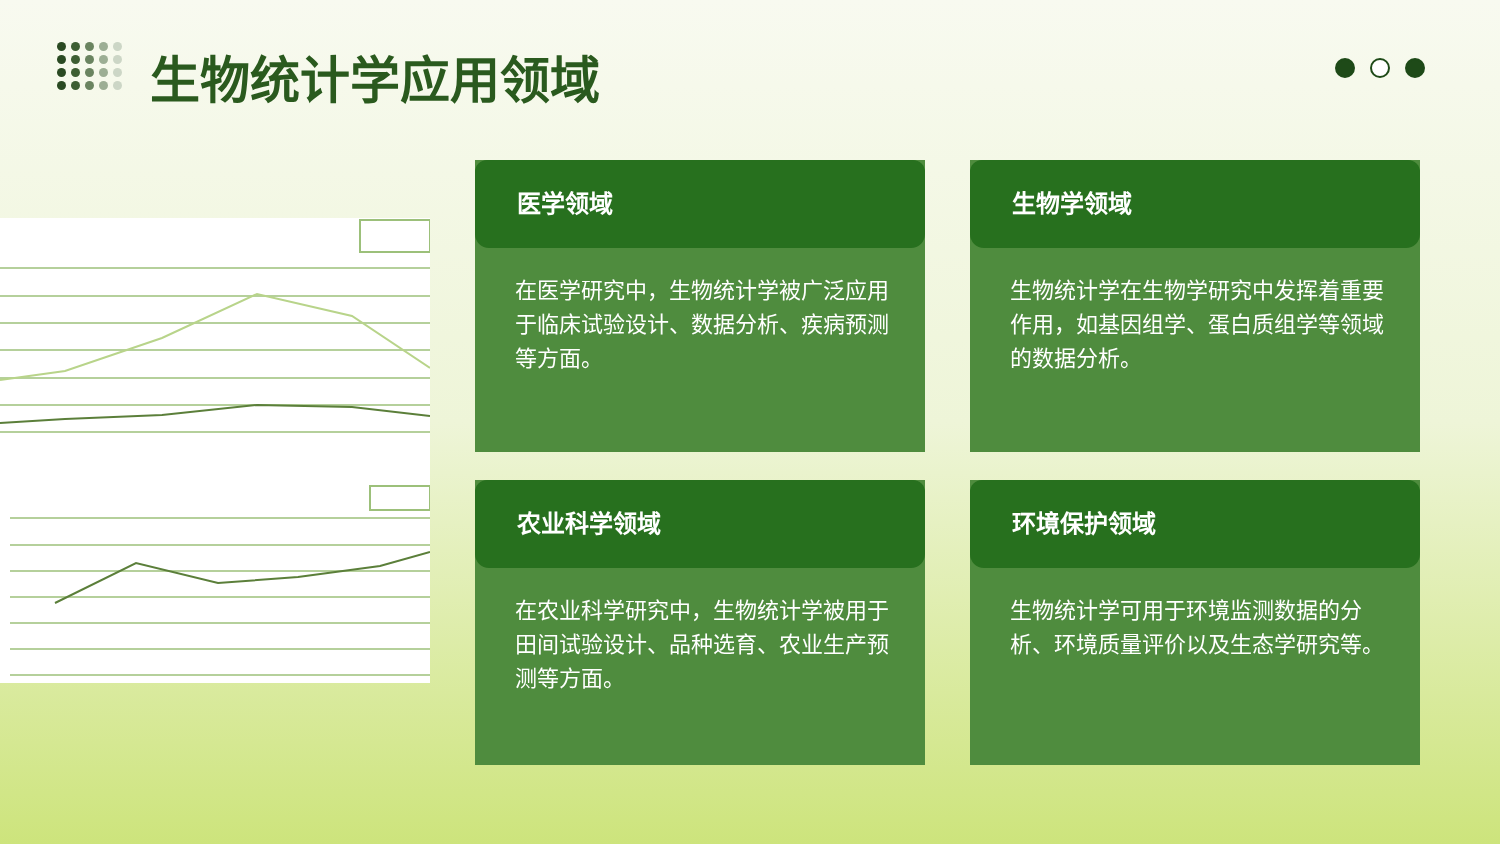生物统计学应用领域
医学领域
在医学研究中，生物统计学被广泛应用于临床试验设计、数据分析、疾病预测等方面。
生物学领域
生物统计学在生物学研究中发挥着重要作用，如基因组学、蛋白质组学等领域的数据分析。
农业科学领域
在农业科学研究中，生物统计学被用于田间试验设计、品种选育、农业生产预测等方面。
环境保护领域
生物统计学可用于环境监测数据的分析、环境质量评价以及生态学研究等。